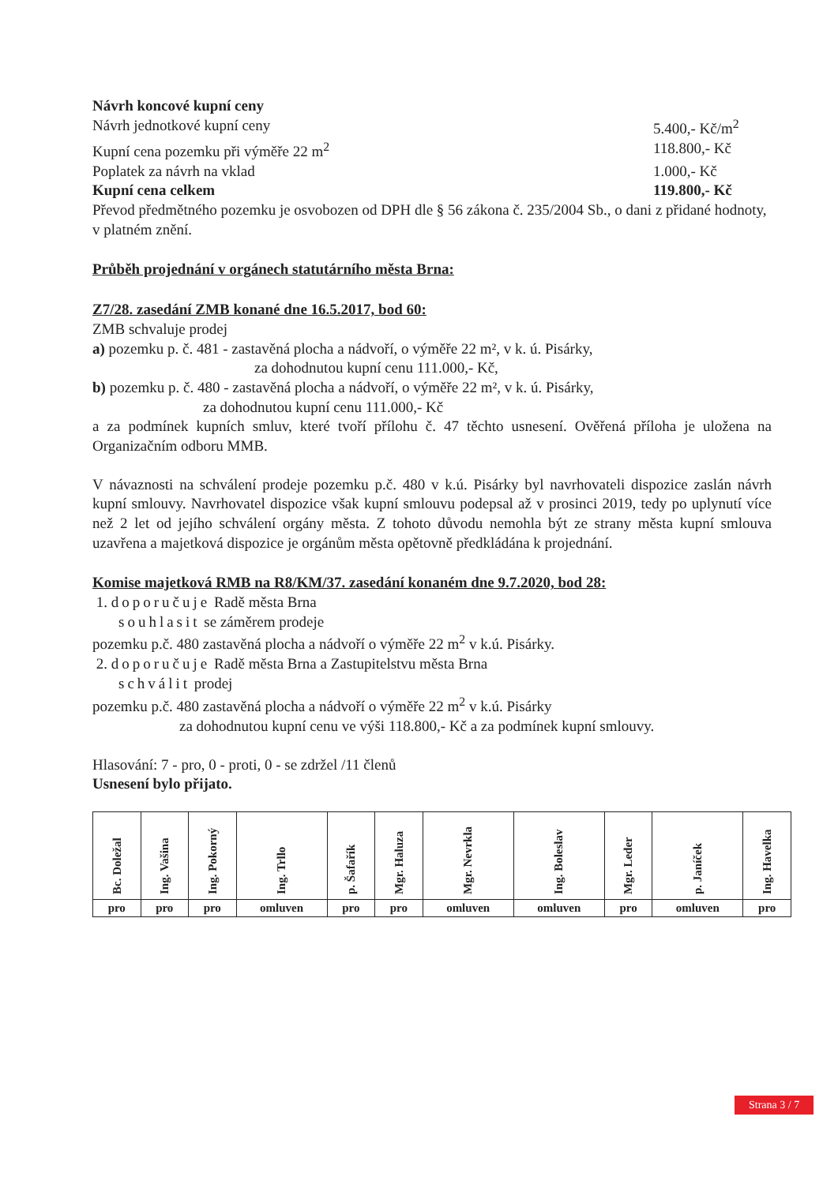Návrh koncové kupní ceny
Návrh jednotkové kupní ceny 5.400,- Kč/m<sup>2</sup>
Kupní cena pozemku při výměře 22 m<sup>2</sup> 118.800,- Kč
Poplatek za návrh na vklad 1.000,- Kč
Kupní cena celkem 119.800,- Kč
Převod předmětného pozemku je osvobozen od DPH dle § 56 zákona č. 235/2004 Sb., o dani z přidané hodnoty, v platném znění.
Průběh projednání v orgánech statutárního města Brna:
Z7/28. zasedání ZMB konané dne 16.5.2017, bod 60:
ZMB schvaluje prodej
a) pozemku p. č. 481 - zastavěná plocha a nádvoří, o výměře 22 m², v k. ú. Pisárky,
za dohodnutou kupní cenu 111.000,- Kč,
b) pozemku p. č. 480 - zastavěná plocha a nádvoří, o výměře 22 m², v k. ú. Pisárky,
za dohodnutou kupní cenu 111.000,- Kč
a za podmínek kupních smluv, které tvoří přílohu č. 47 těchto usnesení. Ověřená příloha je uložena na Organizačním odboru MMB.
V návaznosti na schválení prodeje pozemku p.č. 480 v k.ú. Pisárky byl navrhovateli dispozice zaslán návrh kupní smlouvy. Navrhovatel dispozice však kupní smlouvu podepsal až v prosinci 2019, tedy po uplynutí více než 2 let od jejího schválení orgány města. Z tohoto důvodu nemohla být ze strany města kupní smlouva uzavřena a majetková dispozice je orgánům města opětovně předkládána k projednání.
Komise majetková RMB na R8/KM/37. zasedání konaném dne 9.7.2020, bod 28:
1. doporučuje Radě města Brna
souhlasit se záměrem prodeje
pozemku p.č. 480 zastavěná plocha a nádvoří o výměře 22 m<sup>2</sup> v k.ú. Pisárky.
2. doporučuje Radě města Brna a Zastupitelstvu města Brna
schválit prodej
pozemku p.č. 480 zastavěná plocha a nádvoří o výměře 22 m<sup>2</sup> v k.ú. Pisárky
za dohodnutou kupní cenu ve výši 118.800,- Kč a za podmínek kupní smlouvy.
Hlasování: 7 - pro, 0 - proti, 0 - se zdržel /11 členů
Usnesení bylo přijato.
| Bc. Doležal | Ing. Vašina | Ing. Pokorný | Ing. Trllo | p. Šafařík | Mgr. Haluza | Mgr. Nevrkla | Ing. Boleslav | Mgr. Leder | p. Janíček | Ing. Havelka |
| pro | pro | pro | omluven | pro | pro | omluven | omluven | pro | omluven | pro |
Strana 3 / 7